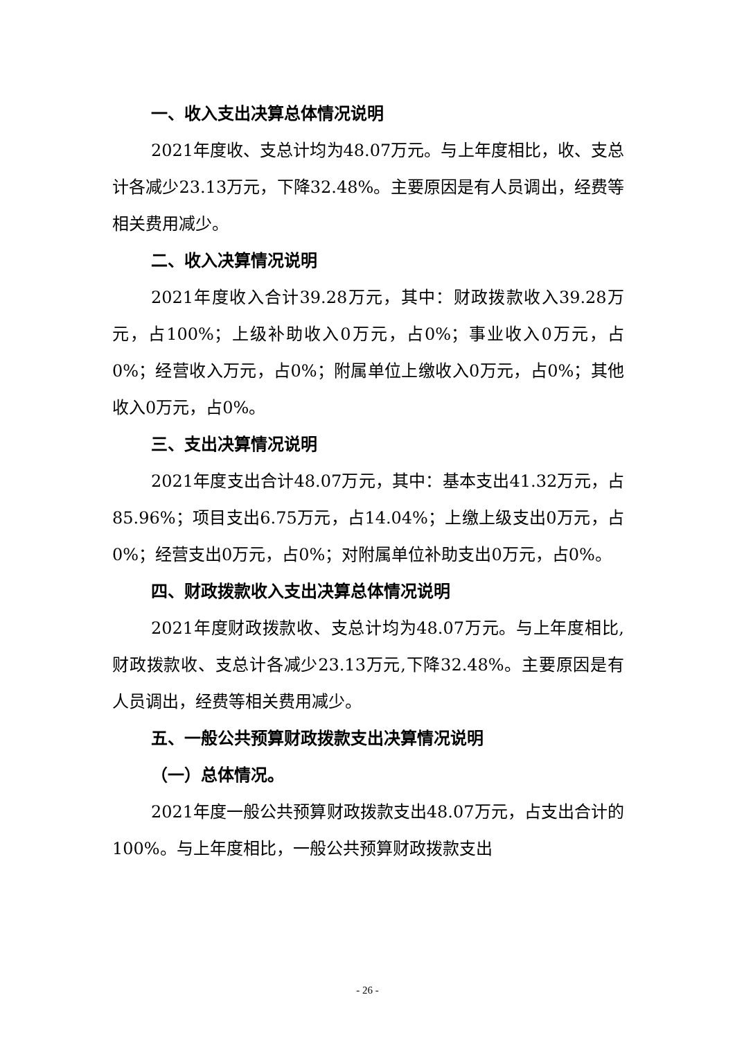一、收入支出决算总体情况说明
2021年度收、支总计均为48.07万元。与上年度相比，收、支总计各减少23.13万元，下降32.48%。主要原因是有人员调出，经费等相关费用减少。
二、收入决算情况说明
2021年度收入合计39.28万元，其中：财政拨款收入39.28万元，占100%；上级补助收入0万元，占0%；事业收入0万元，占0%；经营收入万元，占0%；附属单位上缴收入0万元，占0%；其他收入0万元，占0%。
三、支出决算情况说明
2021年度支出合计48.07万元，其中：基本支出41.32万元，占85.96%；项目支出6.75万元，占14.04%；上缴上级支出0万元，占0%；经营支出0万元，占0%；对附属单位补助支出0万元，占0%。
四、财政拨款收入支出决算总体情况说明
2021年度财政拨款收、支总计均为48.07万元。与上年度相比,财政拨款收、支总计各减少23.13万元,下降32.48%。主要原因是有人员调出，经费等相关费用减少。
五、一般公共预算财政拨款支出决算情况说明
（一）总体情况。
2021年度一般公共预算财政拨款支出48.07万元，占支出合计的100%。与上年度相比，一般公共预算财政拨款支出
- 26 -